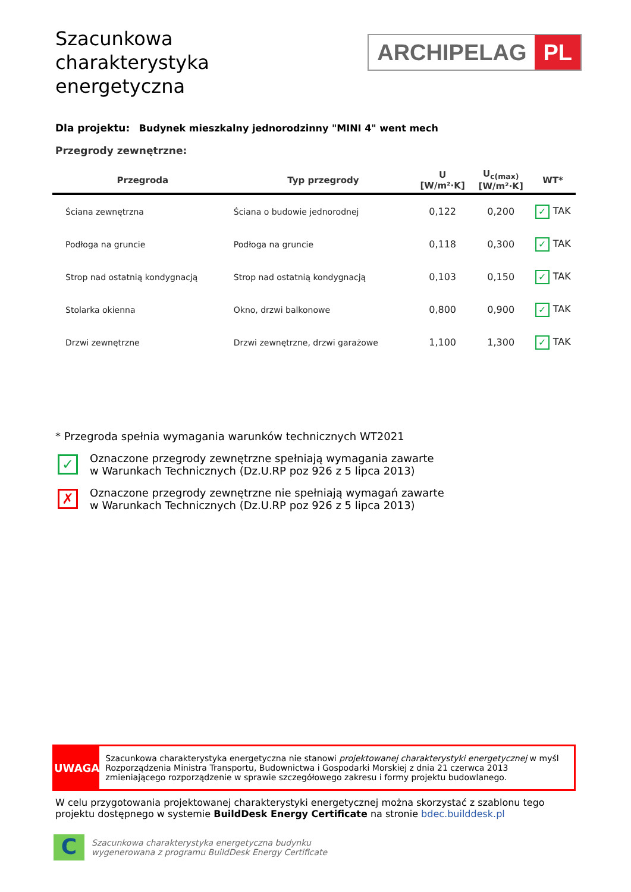ARCHIPELAG PL
Szacunkowa charakterystyka energetyczna
Dla projektu: Budynek mieszkalny jednorodzinny "MINI 4" went mech
Przegrody zewnętrzne:
| Przegroda | Typ przegrody | U [W/m²·K] | U<sub>c(max)</sub> [W/m²·K] | WT* |
| --- | --- | --- | --- | --- |
| Ściana zewnętrzna | Ściana o budowie jednorodnej | 0,122 | 0,200 | ✓ TAK |
| Podłoga na gruncie | Podłoga na gruncie | 0,118 | 0,300 | ✓ TAK |
| Strop nad ostatnią kondygnacją | Strop nad ostatnią kondygnacją | 0,103 | 0,150 | ✓ TAK |
| Stolarka okienna | Okno, drzwi balkonowe | 0,800 | 0,900 | ✓ TAK |
| Drzwi zewnętrzne | Drzwi zewnętrzne, drzwi garażowe | 1,100 | 1,300 | ✓ TAK |
* Przegroda spełnia wymagania warunków technicznych WT2021
✓ Oznaczone przegrody zewnętrzne spełniają wymagania zawarte
w Warunkach Technicznych (Dz.U.RP poz 926 z 5 lipca 2013)
✗ Oznaczone przegrody zewnętrzne nie spełniają wymagań zawarte
w Warunkach Technicznych (Dz.U.RP poz 926 z 5 lipca 2013)
UWAGA
Szacunkowa charakterystyka energetyczna nie stanowi projektowanej charakterystyki energetycznej w myśl Rozporządzenia Ministra Transportu, Budownictwa i Gospodarki Morskiej z dnia 21 czerwca 2013 zmieniającego rozporządzenie w sprawie szczegółowego zakresu i formy projektu budowlanego.
W celu przygotowania projektowanej charakterystyki energetycznej można skorzystać z szablonu tego projektu dostępnego w systemie BuildDesk Energy Certificate na stronie bdec.builddesk.pl
C
Szacunkowa charakterystyka energetyczna budynku
wygenerowana z programu BuildDesk Energy Certificate